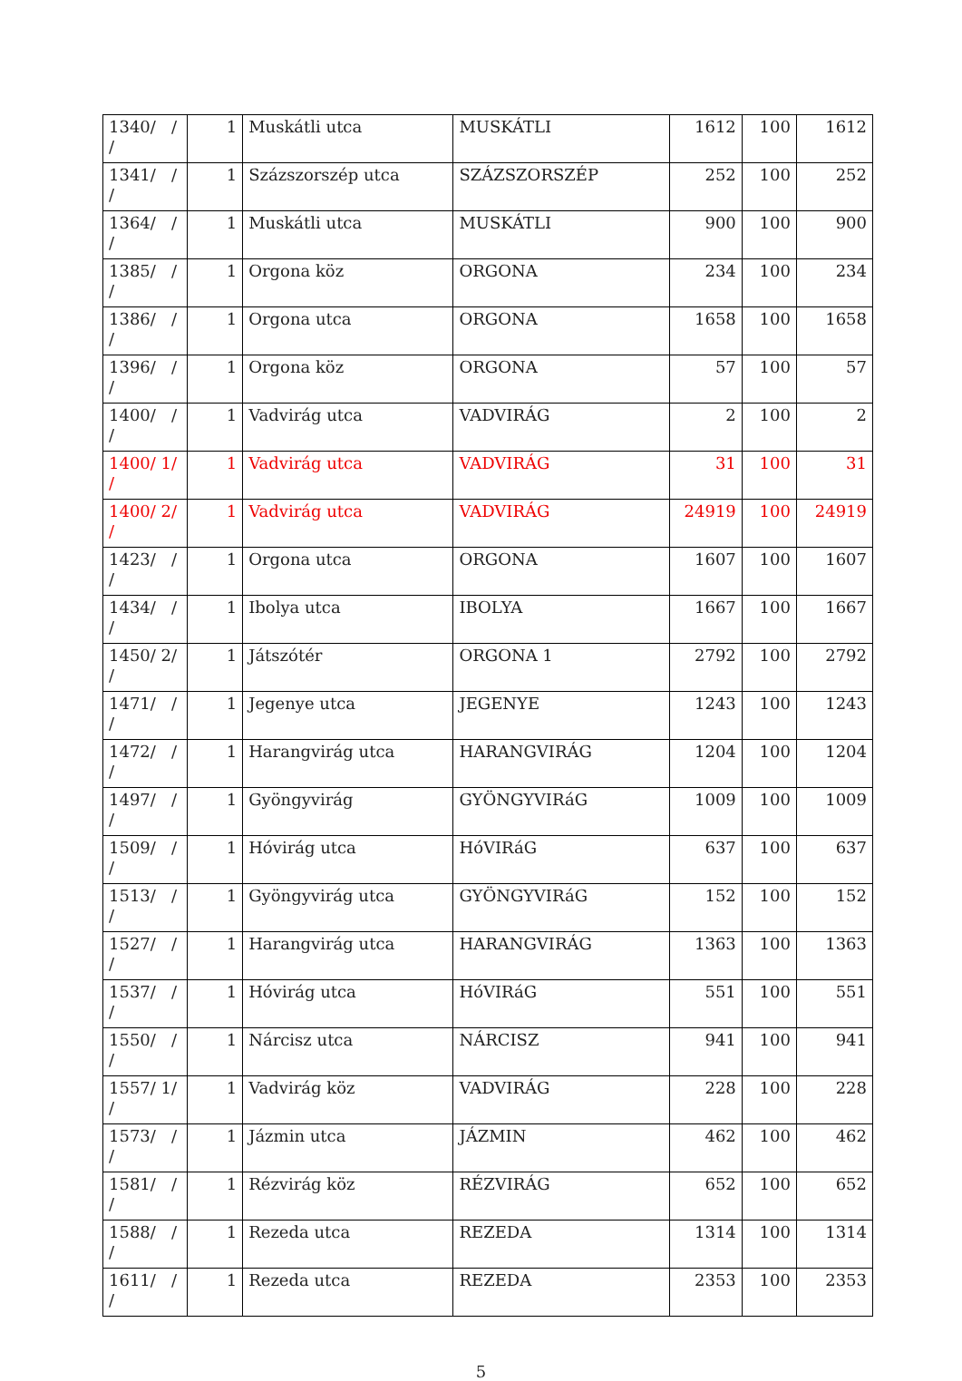| 1340/ / / | 1 | Muskátli utca | MUSKÁTLI | 1612 | 100 | 1612 |
| 1341/ / / | 1 | Százszorszép utca | SZÁZSZORSZÉP | 252 | 100 | 252 |
| 1364/ / / | 1 | Muskátli utca | MUSKÁTLI | 900 | 100 | 900 |
| 1385/ / / | 1 | Orgona köz | ORGONA | 234 | 100 | 234 |
| 1386/ / / | 1 | Orgona utca | ORGONA | 1658 | 100 | 1658 |
| 1396/ / / | 1 | Orgona köz | ORGONA | 57 | 100 | 57 |
| 1400/ / / | 1 | Vadvirág utca | VADVIRÁG | 2 | 100 | 2 |
| 1400/ 1/ / | 1 | Vadvirág utca | VADVIRÁG | 31 | 100 | 31 |
| 1400/ 2/ / | 1 | Vadvirág utca | VADVIRÁG | 24919 | 100 | 24919 |
| 1423/ / / | 1 | Orgona utca | ORGONA | 1607 | 100 | 1607 |
| 1434/ / / | 1 | Ibolya utca | IBOLYA | 1667 | 100 | 1667 |
| 1450/ 2/ / | 1 | Játszótér | ORGONA 1 | 2792 | 100 | 2792 |
| 1471/ / / | 1 | Jegenye utca | JEGENYE | 1243 | 100 | 1243 |
| 1472/ / / | 1 | Harangvirág utca | HARANGVIRÁG | 1204 | 100 | 1204 |
| 1497/ / / | 1 | Gyöngyvirág | GYÖNGYVIRáG | 1009 | 100 | 1009 |
| 1509/ / / | 1 | Hóvirág utca | HóVIRáG | 637 | 100 | 637 |
| 1513/ / / | 1 | Gyöngyvirág utca | GYÖNGYVIRáG | 152 | 100 | 152 |
| 1527/ / / | 1 | Harangvirág utca | HARANGVIRÁG | 1363 | 100 | 1363 |
| 1537/ / / | 1 | Hóvirág utca | HóVIRáG | 551 | 100 | 551 |
| 1550/ / / | 1 | Nárcisz utca | NÁRCISZ | 941 | 100 | 941 |
| 1557/ 1/ / | 1 | Vadvirág köz | VADVIRÁG | 228 | 100 | 228 |
| 1573/ / / | 1 | Jázmin utca | JÁZMIN | 462 | 100 | 462 |
| 1581/ / / | 1 | Rézvirág köz | RÉZVIRÁG | 652 | 100 | 652 |
| 1588/ / / | 1 | Rezeda utca | REZEDA | 1314 | 100 | 1314 |
| 1611/ / / | 1 | Rezeda utca | REZEDA | 2353 | 100 | 2353 |
5